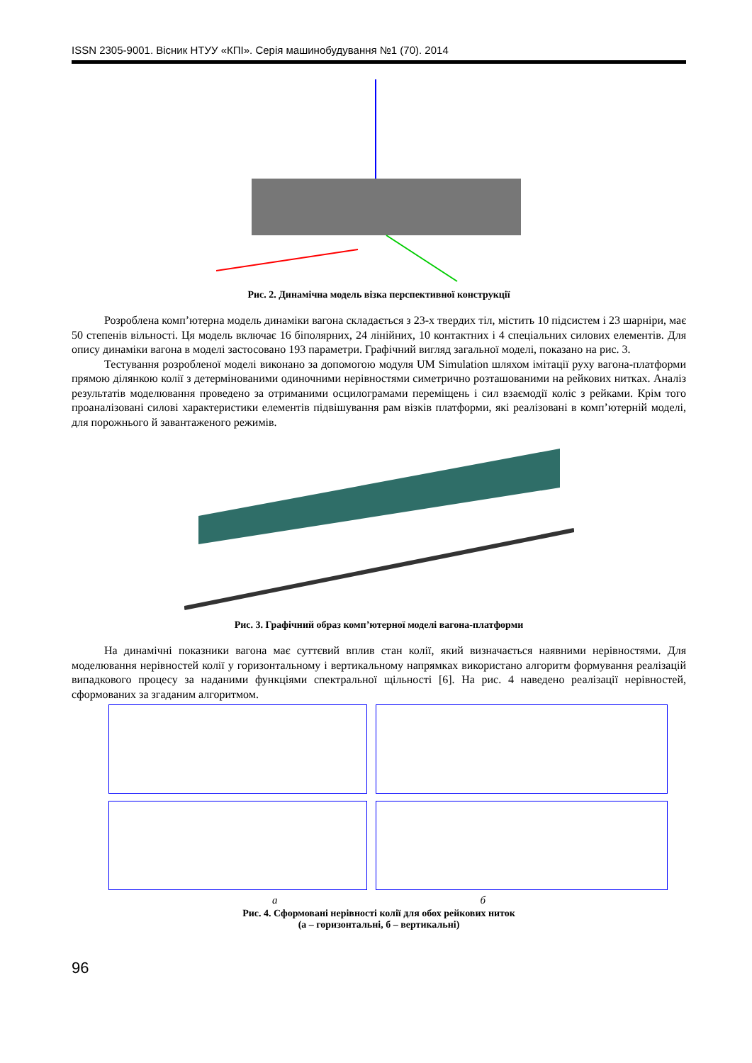ISSN 2305-9001. Вісник НТУУ «КПІ». Серія машинобудування №1 (70). 2014
Рис. 2. Динамічна модель візка перспективної конструкції
Розроблена комп’ютерна модель динаміки вагона складається з 23-х твердих тіл, містить 10 підсистем і 23 шарніри, має 50 степенів вільності. Ця модель включає 16 біполярних, 24 лінійних, 10 контактних і 4 спеціальних силових елементів. Для опису динаміки вагона в моделі застосовано 193 параметри. Графічний вигляд загальної моделі, показано на рис. 3.
Тестування розробленої моделі виконано за допомогою модуля UM Simulation шляхом імітації руху вагона-платформи прямою ділянкою колії з детермінованими одиночними нерівностями симетрично розташованими на рейкових нитках. Аналіз результатів моделювання проведено за отриманими осцилограмами переміщень і сил взаємодії коліс з рейками. Крім того проаналізовані силові характеристики елементів підвішування рам візків платформи, які реалізовані в комп’ютерній моделі, для порожнього й завантаженого режимів.
Рис. 3. Графічний образ комп’ютерної моделі вагона-платформи
На динамічні показники вагона має суттєвий вплив стан колії, який визначається наявними нерівностями. Для моделювання нерівностей колії у горизонтальному і вертикальному напрямках використано алгоритм формування реалізацій випадкового процесу за наданими функціями спектральної щільності [6]. На рис. 4 наведено реалізації нерівностей, сформованих за згаданим алгоритмом.
а б
Рис. 4. Сформовані нерівності колії для обох рейкових ниток
(а – горизонтальні, б – вертикальні)
96